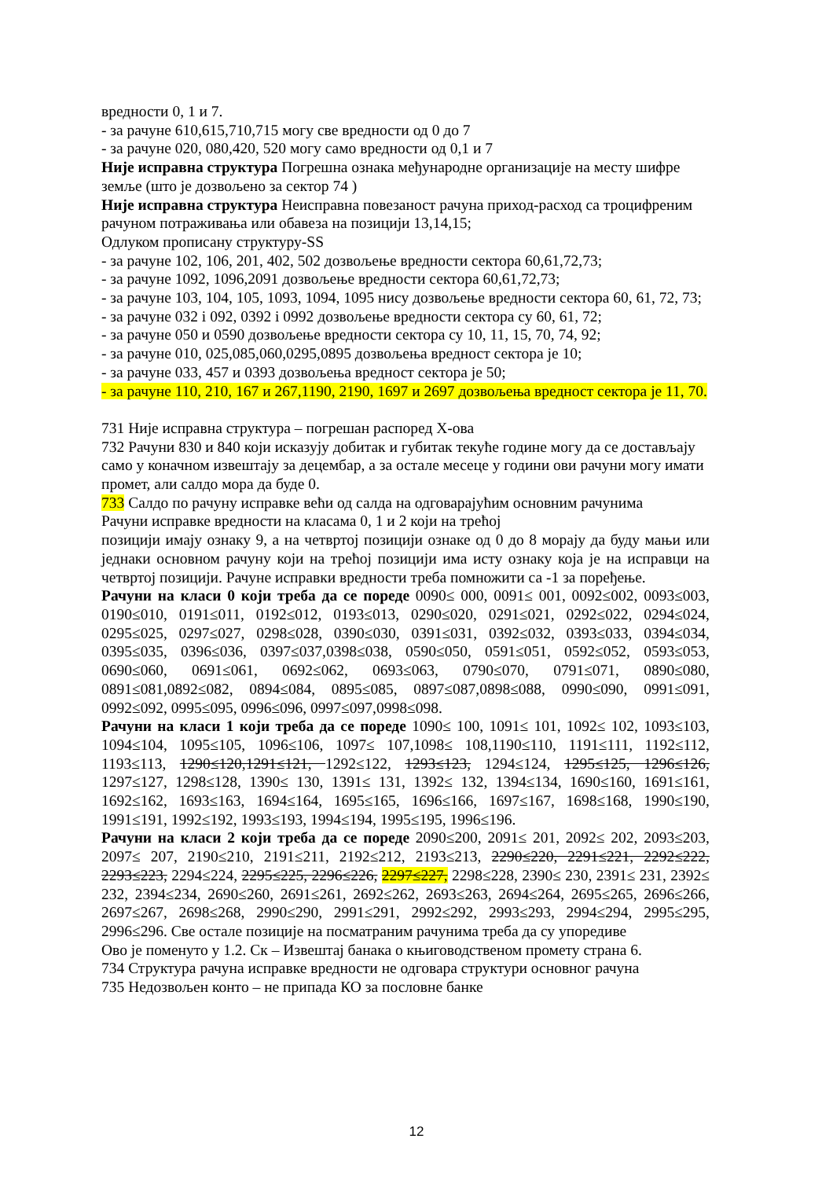вредности 0, 1 и 7.
- за рачуне 610,615,710,715 могу све вредности од 0 до 7
- за рачуне 020, 080,420, 520 могу само вредности од 0,1 и 7
Није исправна структура Погрешна ознака међународне организације на месту шифре земље (што је дозвољено за сектор 74 )
Није исправна структура Неисправна повезаност рачуна приход-расход са троцифреним рачуном потраживања или обавеза на позицији 13,14,15;
Одлуком прописану структуру-SS
- за рачуне 102, 106, 201, 402, 502 дозвољење вредности сектора 60,61,72,73;
- за рачуне 1092, 1096,2091 дозвољење вредности сектора 60,61,72,73;
- за рачуне 103, 104, 105, 1093, 1094, 1095 нису дозвољење вредности сектора 60, 61, 72, 73;
- за рачуне 032 і 092, 0392 і 0992 дозвољење вредности сектора су 60, 61, 72;
- за рачуне 050 и 0590 дозвољење вредности сектора су 10, 11, 15, 70, 74, 92;
- за рачуне 010, 025,085,060,0295,0895 дозвољења вредност сектора је 10;
- за рачуне 033, 457 и 0393 дозвољења вредност сектора је 50;
- за рачуне 110, 210, 167 и 267,1190, 2190, 1697 и 2697 дозвољења вредност сектора је 11, 70.
731 Није исправна структура – погрешан распоред X-ова
732 Рачуни 830 и 840 који исказују добитак и губитак текуће године могу да се достављају само у коначном извештају за децембар, а за остале месеце у години ови рачуни могу имати промет, али салдо мора да буде 0.
733 Салдо по рачуну исправке већи од салда на одговарајућим основним рачунима
Рачуни исправке вредности на класама 0, 1 и 2 који на трећој
позицији имају ознаку 9, а на четвртој позицији ознаке од 0 до 8 морају да буду мањи или једнаки основном рачуну који на трећој позицији има исту ознаку која је на исправци на четвртој позицији. Рачуне исправки вредности треба помножити са -1 за поређење.
Рачуни на класи 0 који треба да се пореде 0090≤ 000, 0091≤ 001, 0092≤002, 0093≤003, 0190≤010, 0191≤011, 0192≤012, 0193≤013, 0290≤020, 0291≤021, 0292≤022, 0294≤024, 0295≤025, 0297≤027, 0298≤028, 0390≤030, 0391≤031, 0392≤032, 0393≤033, 0394≤034, 0395≤035, 0396≤036, 0397≤037,0398≤038, 0590≤050, 0591≤051, 0592≤052, 0593≤053, 0690≤060, 0691≤061, 0692≤062, 0693≤063, 0790≤070, 0791≤071, 0890≤080, 0891≤081,0892≤082, 0894≤084, 0895≤085, 0897≤087,0898≤088, 0990≤090, 0991≤091, 0992≤092, 0995≤095, 0996≤096, 0997≤097,0998≤098.
Рачуни на класи 1 који треба да се пореде 1090≤ 100, 1091≤ 101, 1092≤ 102, 1093≤103, 1094≤104, 1095≤105, 1096≤106, 1097≤ 107,1098≤ 108,1190≤110, 1191≤111, 1192≤112, 1193≤113, 1290≤120,1291≤121, 1292≤122, 1293≤123, 1294≤124, 1295≤125, 1296≤126, 1297≤127, 1298≤128, 1390≤ 130, 1391≤ 131, 1392≤ 132, 1394≤134, 1690≤160, 1691≤161, 1692≤162, 1693≤163, 1694≤164, 1695≤165, 1696≤166, 1697≤167, 1698≤168, 1990≤190, 1991≤191, 1992≤192, 1993≤193, 1994≤194, 1995≤195, 1996≤196.
Рачуни на класи 2 који треба да се пореде 2090≤200, 2091≤ 201, 2092≤ 202, 2093≤203, 2097≤ 207, 2190≤210, 2191≤211, 2192≤212, 2193≤213, 2290≤220, 2291≤221, 2292≤222, 2293≤223, 2294≤224, 2295≤225, 2296≤226, 2297≤227, 2298≤228, 2390≤ 230, 2391≤ 231, 2392≤ 232, 2394≤234, 2690≤260, 2691≤261, 2692≤262, 2693≤263, 2694≤264, 2695≤265, 2696≤266, 2697≤267, 2698≤268, 2990≤290, 2991≤291, 2992≤292, 2993≤293, 2994≤294, 2995≤295, 2996≤296. Све остале позиције на посматраним рачунима треба да су упоредиве
Ово је поменуто у 1.2. Ск – Извештај банака о књиговодственом промету страна 6.
734 Структура рачуна исправке вредности не одговара структури основног рачуна
735 Недозвољен конто – не припада КО за пословне банке
12